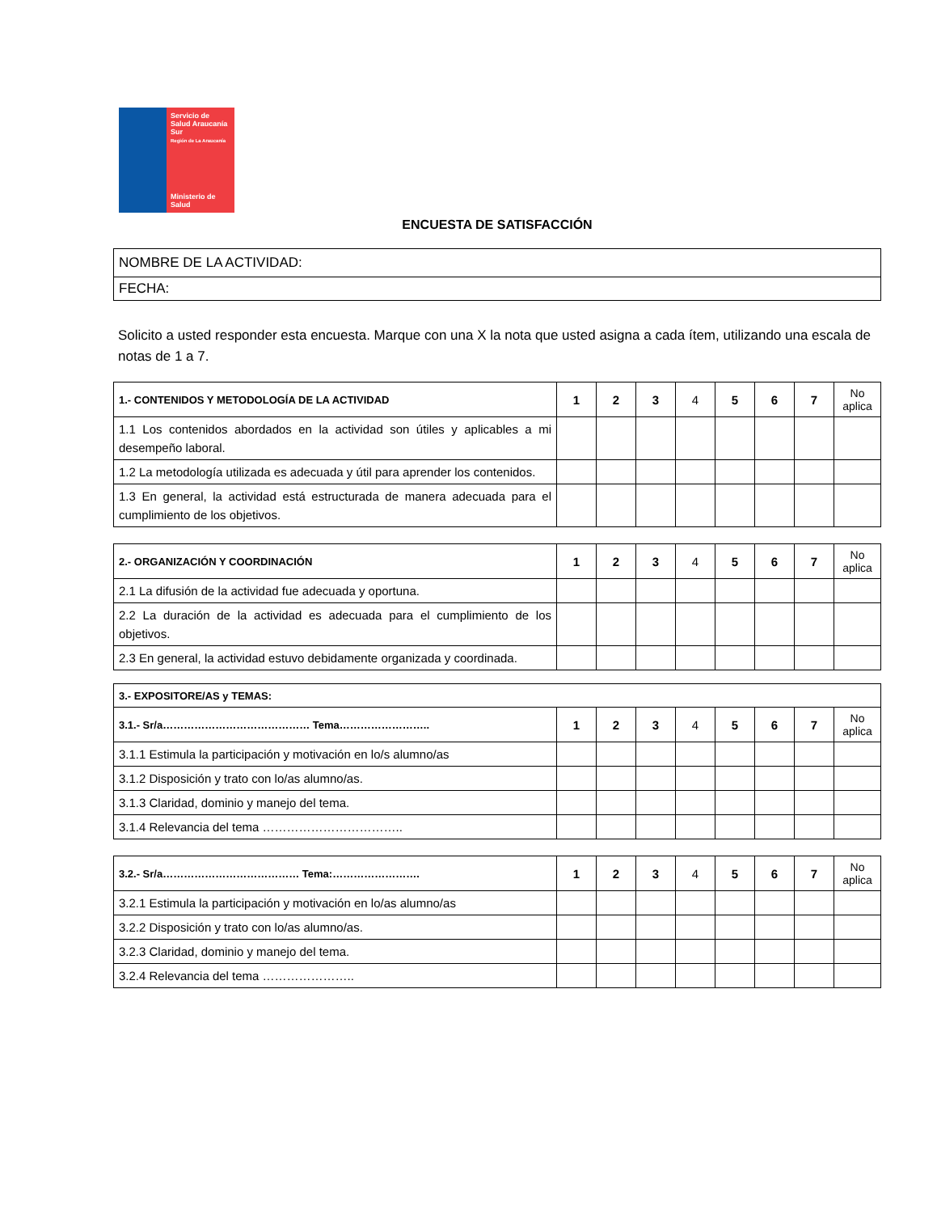Servicio de Salud Araucanía Sur
Región de La Araucanía
Ministerio de Salud
ENCUESTA DE SATISFACCIÓN
| NOMBRE DE LA ACTIVIDAD: |
| FECHA: |
Solicito a usted responder esta encuesta. Marque con una X la nota que usted asigna a cada ítem, utilizando una escala de notas de 1 a 7.
| 1.- CONTENIDOS Y METODOLOGÍA DE LA ACTIVIDAD | 1 | 2 | 3 | 4 | 5 | 6 | 7 | No aplica |
| --- | --- | --- | --- | --- | --- | --- | --- | --- |
| 1.1 Los contenidos abordados en la actividad son útiles y aplicables a mi desempeño laboral. | | | | | | | | |
| 1.2 La metodología utilizada es adecuada y útil para aprender los contenidos. | | | | | | | | |
| 1.3 En general, la actividad está estructurada de manera adecuada para el cumplimiento de los objetivos. | | | | | | | | |
| 2.- ORGANIZACIÓN Y COORDINACIÓN | 1 | 2 | 3 | 4 | 5 | 6 | 7 | No aplica |
| --- | --- | --- | --- | --- | --- | --- | --- | --- |
| 2.1 La difusión de la actividad fue adecuada y oportuna. | | | | | | | | |
| 2.2 La duración de la actividad es adecuada para el cumplimiento de los objetivos. | | | | | | | | |
| 2.3 En general, la actividad estuvo debidamente organizada y coordinada. | | | | | | | | |
| 3.- EXPOSITORE/AS y TEMAS: | | | | | | | | |
| --- | --- | --- | --- | --- | --- | --- | --- | --- |
| 3.1.- Sr/a…………………………………… Tema…………………….. | 1 | 2 | 3 | 4 | 5 | 6 | 7 | No aplica |
| 3.1.1 Estimula la participación y motivación en lo/s alumno/as | | | | | | | | |
| 3.1.2 Disposición y trato con lo/as alumno/as. | | | | | | | | |
| 3.1.3 Claridad, dominio y manejo del tema. | | | | | | | | |
| 3.1.4 Relevancia del tema …………………………….. | | | | | | | | |
| 3.2.- Sr/a………………………………… Tema:……………………. | 1 | 2 | 3 | 4 | 5 | 6 | 7 | No aplica |
| --- | --- | --- | --- | --- | --- | --- | --- | --- |
| 3.2.1 Estimula la participación y motivación en lo/as alumno/as | | | | | | | | |
| 3.2.2 Disposición y trato con lo/as alumno/as. | | | | | | | | |
| 3.2.3 Claridad, dominio y manejo del tema. | | | | | | | | |
| 3.2.4 Relevancia del tema ………………….. | | | | | | | | |